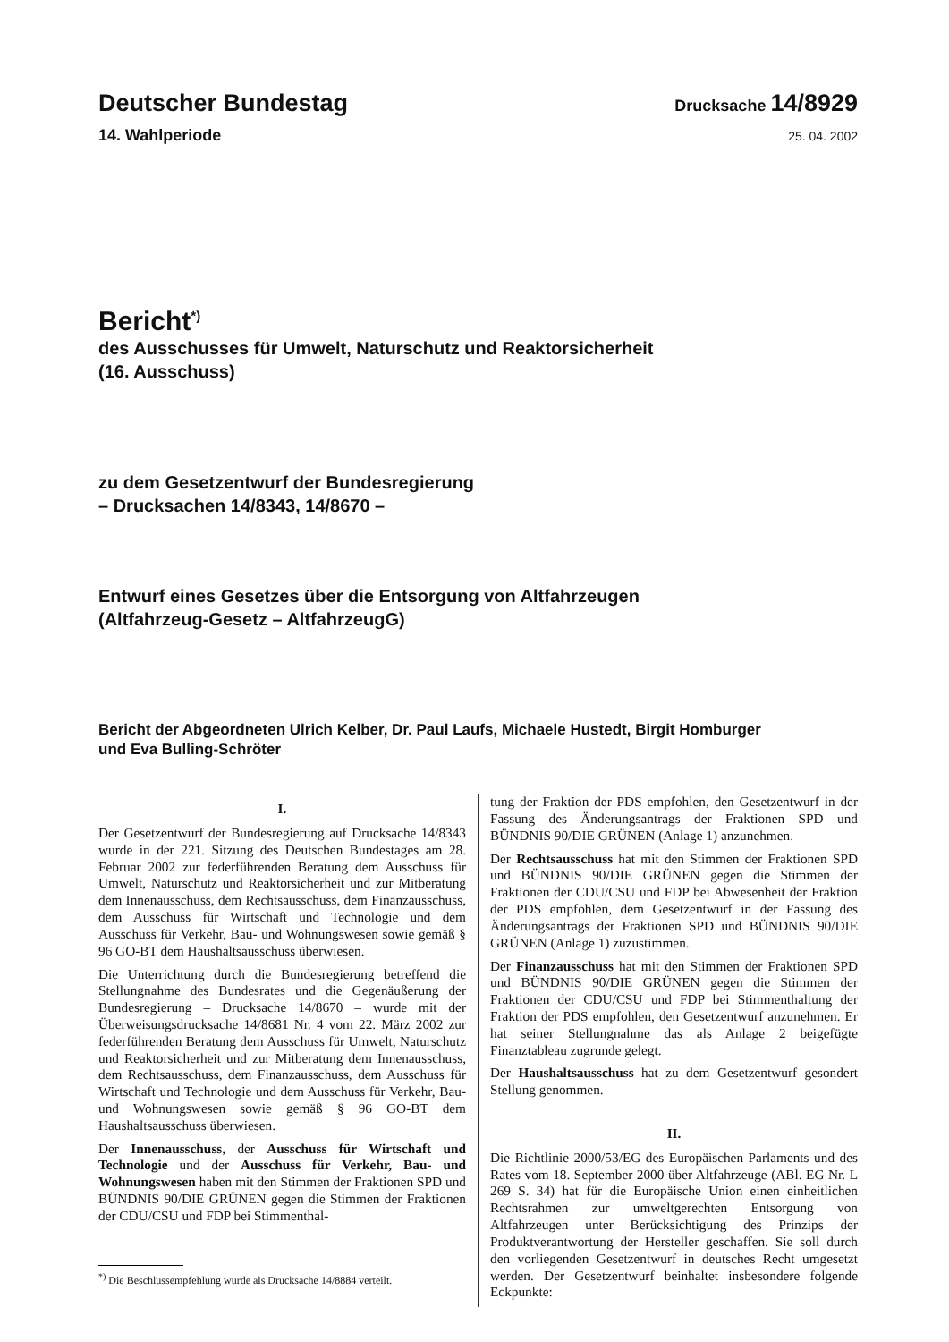Deutscher Bundestag
Drucksache 14/8929
14. Wahlperiode
25. 04. 2002
Bericht<sup>*)</sup>
des Ausschusses für Umwelt, Naturschutz und Reaktorsicherheit
(16. Ausschuss)
zu dem Gesetzentwurf der Bundesregierung
– Drucksachen 14/8343, 14/8670 –
Entwurf eines Gesetzes über die Entsorgung von Altfahrzeugen
(Altfahrzeug-Gesetz – AltfahrzeugG)
Bericht der Abgeordneten Ulrich Kelber, Dr. Paul Laufs, Michaele Hustedt, Birgit Homburger
und Eva Bulling-Schröter
I.
Der Gesetzentwurf der Bundesregierung auf Drucksache 14/8343 wurde in der 221. Sitzung des Deutschen Bundestages am 28. Februar 2002 zur federführenden Beratung dem Ausschuss für Umwelt, Naturschutz und Reaktorsicherheit und zur Mitberatung dem Innenausschuss, dem Rechtsausschuss, dem Finanzausschuss, dem Ausschuss für Wirtschaft und Technologie und dem Ausschuss für Verkehr, Bau- und Wohnungswesen sowie gemäß § 96 GO-BT dem Haushaltsausschuss überwiesen.
Die Unterrichtung durch die Bundesregierung betreffend die Stellungnahme des Bundesrates und die Gegenäußerung der Bundesregierung – Drucksache 14/8670 – wurde mit der Überweisungsdrucksache 14/8681 Nr. 4 vom 22. März 2002 zur federführenden Beratung dem Ausschuss für Umwelt, Naturschutz und Reaktorsicherheit und zur Mitberatung dem Innenausschuss, dem Rechtsausschuss, dem Finanzausschuss, dem Ausschuss für Wirtschaft und Technologie und dem Ausschuss für Verkehr, Bau- und Wohnungswesen sowie gemäß § 96 GO-BT dem Haushaltsausschuss überwiesen.
Der Innenausschuss, der Ausschuss für Wirtschaft und Technologie und der Ausschuss für Verkehr, Bau- und Wohnungswesen haben mit den Stimmen der Fraktionen SPD und BÜNDNIS 90/DIE GRÜNEN gegen die Stimmen der Fraktionen der CDU/CSU und FDP bei Stimmenthal-
<sup>*)</sup> Die Beschlussempfehlung wurde als Drucksache 14/8884 verteilt.
tung der Fraktion der PDS empfohlen, den Gesetzentwurf in der Fassung des Änderungsantrags der Fraktionen SPD und BÜNDNIS 90/DIE GRÜNEN (Anlage 1) anzunehmen.
Der Rechtsausschuss hat mit den Stimmen der Fraktionen SPD und BÜNDNIS 90/DIE GRÜNEN gegen die Stimmen der Fraktionen der CDU/CSU und FDP bei Abwesenheit der Fraktion der PDS empfohlen, dem Gesetzentwurf in der Fassung des Änderungsantrags der Fraktionen SPD und BÜNDNIS 90/DIE GRÜNEN (Anlage 1) zuzustimmen.
Der Finanzausschuss hat mit den Stimmen der Fraktionen SPD und BÜNDNIS 90/DIE GRÜNEN gegen die Stimmen der Fraktionen der CDU/CSU und FDP bei Stimmenthaltung der Fraktion der PDS empfohlen, den Gesetzentwurf anzunehmen. Er hat seiner Stellungnahme das als Anlage 2 beigefügte Finanztableau zugrunde gelegt.
Der Haushaltsausschuss hat zu dem Gesetzentwurf gesondert Stellung genommen.
II.
Die Richtlinie 2000/53/EG des Europäischen Parlaments und des Rates vom 18. September 2000 über Altfahrzeuge (ABl. EG Nr. L 269 S. 34) hat für die Europäische Union einen einheitlichen Rechtsrahmen zur umweltgerechten Entsorgung von Altfahrzeugen unter Berücksichtigung des Prinzips der Produktverantwortung der Hersteller geschaffen. Sie soll durch den vorliegenden Gesetzentwurf in deutsches Recht umgesetzt werden. Der Gesetzentwurf beinhaltet insbesondere folgende Eckpunkte: